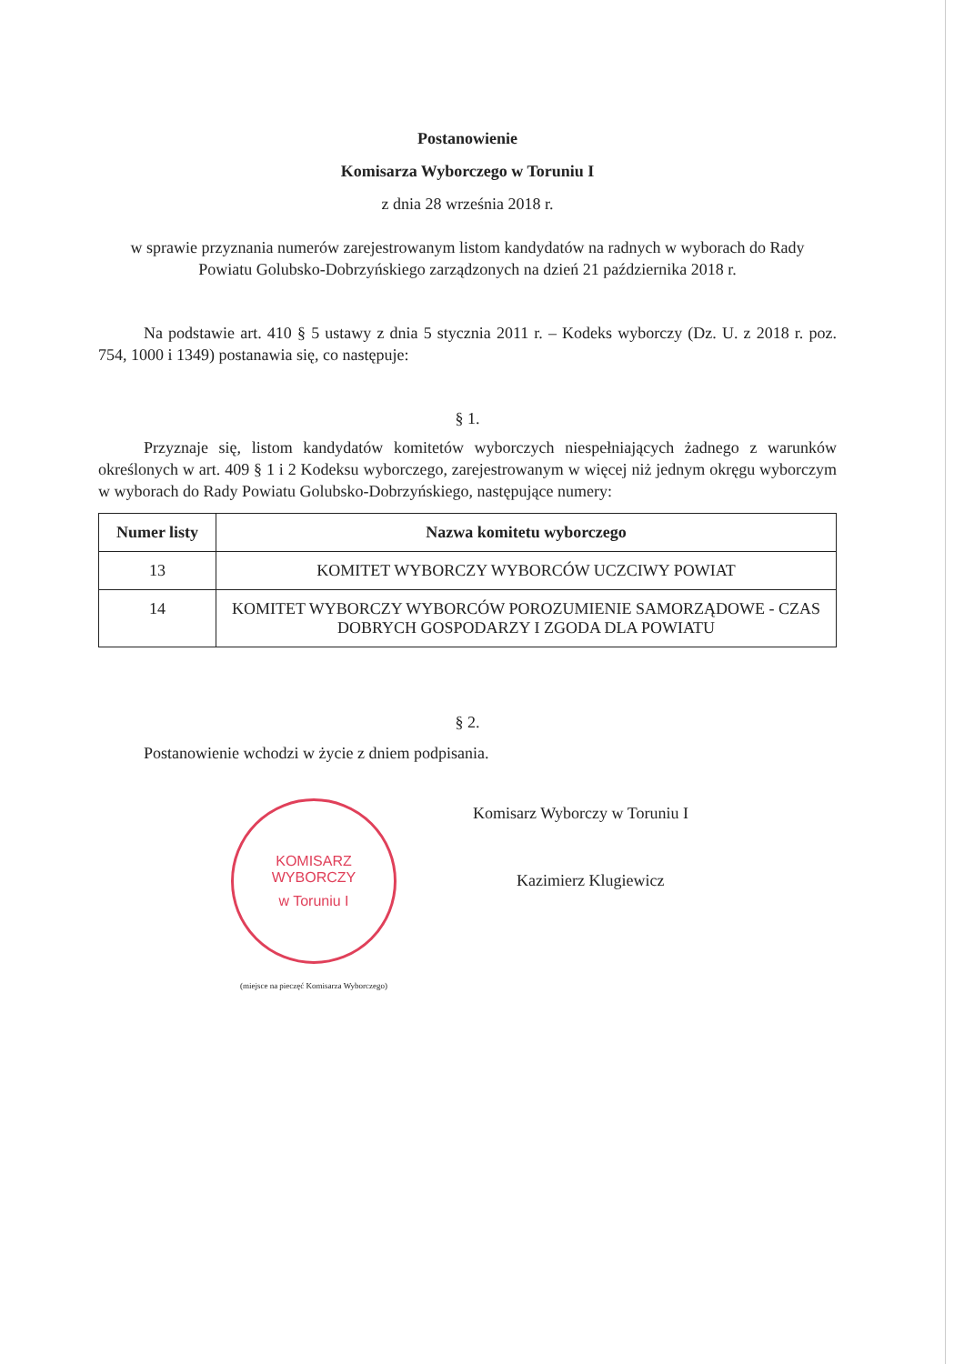Postanowienie
Komisarza Wyborczego w Toruniu I
z dnia 28 września 2018 r.
w sprawie przyznania numerów zarejestrowanym listom kandydatów na radnych w wyborach do Rady Powiatu Golubsko-Dobrzyńskiego zarządzonych na dzień 21 października 2018 r.
Na podstawie art. 410 § 5 ustawy z dnia 5 stycznia 2011 r. – Kodeks wyborczy (Dz. U. z 2018 r. poz. 754, 1000 i 1349) postanawia się, co następuje:
§ 1.
Przyznaje się, listom kandydatów komitetów wyborczych niespełniających żadnego z warunków określonych w art. 409 § 1 i 2 Kodeksu wyborczego, zarejestrowanym w więcej niż jednym okręgu wyborczym w wyborach do Rady Powiatu Golubsko-Dobrzyńskiego, następujące numery:
| Numer listy | Nazwa komitetu wyborczego |
| --- | --- |
| 13 | KOMITET WYBORCZY WYBORCÓW UCZCIWY POWIAT |
| 14 | KOMITET WYBORCZY WYBORCÓW POROZUMIENIE SAMORZĄDOWE - CZAS DOBRYCH GOSPODARZY I ZGODA DLA POWIATU |
§ 2.
Postanowienie wchodzi w życie z dniem podpisania.
KOMISARZ WYBORCZY
w Toruniu I
(miejsce na pieczęć Komisarza Wyborczego)
Komisarz Wyborczy w Toruniu I
Kazimierz Klugiewicz